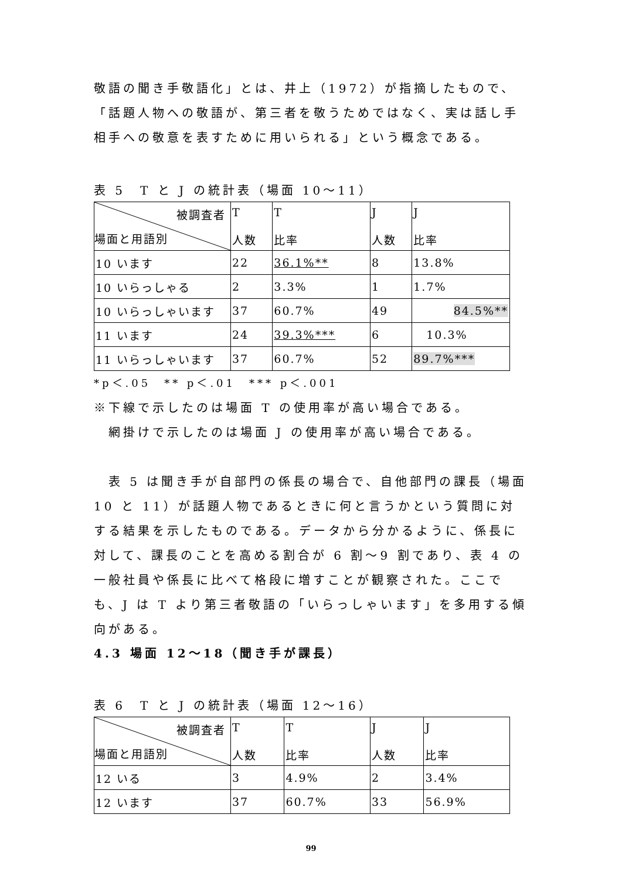敬語の聞き手敬語化」とは、井上（1972）が指摘したもので、「話題人物への敬語が、第三者を敬うためではなく、実は話し手相手への敬意を表すために用いられる」という概念である。
表 5　T と J の統計表（場面 10～11）
| 被調査者 場面と用語別 | T 人数 | T 比率 | J 人数 | J 比率 |
| 10 います | 22 | 36.1%** | 8 | 13.8% |
| 10 いらっしゃる | 2 | 3.3% | 1 | 1.7% |
| 10 いらっしゃいます | 37 | 60.7% | 49 | 84.5%** |
| 11 います | 24 | 39.3%*** | 6 | 10.3% |
| 11 いらっしゃいます | 37 | 60.7% | 52 | 89.7%*** |
*p＜.05　** p＜.01　*** p＜.001
※下線で示したのは場面 T の使用率が高い場合である。
　網掛けで示したのは場面 J の使用率が高い場合である。
　表 5 は聞き手が自部門の係長の場合で、自他部門の課長（場面 10 と 11）が話題人物であるときに何と言うかという質問に対する結果を示したものである。データから分かるように、係長に対して、課長のことを高める割合が 6 割～9 割であり、表 4 の一般社員や係長に比べて格段に増すことが観察された。ここでも、J は T より第三者敬語の「いらっしゃいます」を多用する傾向がある。
4.3 場面 12～18（聞き手が課長）
表 6　T と J の統計表（場面 12～16）
| 被調査者 場面と用語別 | T 人数 | T 比率 | J 人数 | J 比率 |
| 12 いる | 3 | 4.9% | 2 | 3.4% |
| 12 います | 37 | 60.7% | 33 | 56.9% |
99